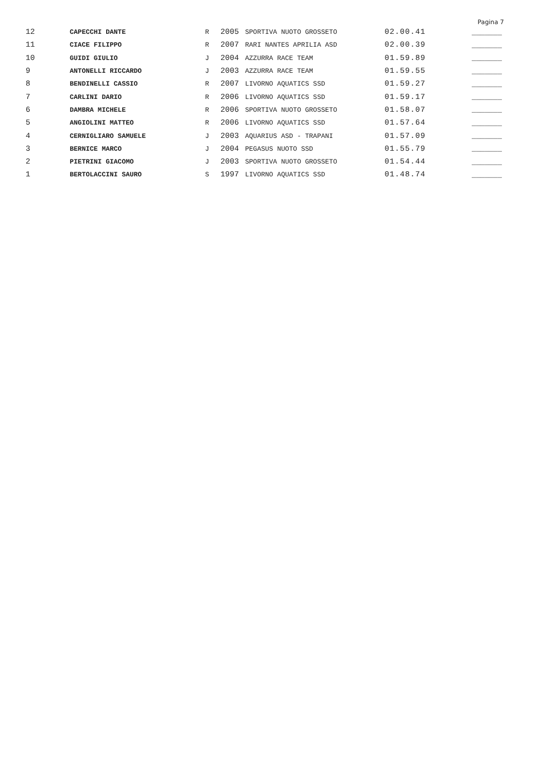Pagina 7
| 12 | CAPECCHI DANTE | R | 2005 | SPORTIVA NUOTO GROSSETO | 02.00.41 | _______ |
| 11 | CIACE FILIPPO | R | 2007 | RARI NANTES APRILIA ASD | 02.00.39 | _______ |
| 10 | GUIDI GIULIO | J | 2004 | AZZURRA RACE TEAM | 01.59.89 | _______ |
| 9 | ANTONELLI RICCARDO | J | 2003 | AZZURRA RACE TEAM | 01.59.55 | _______ |
| 8 | BENDINELLI CASSIO | R | 2007 | LIVORNO AQUATICS SSD | 01.59.27 | _______ |
| 7 | CARLINI DARIO | R | 2006 | LIVORNO AQUATICS SSD | 01.59.17 | _______ |
| 6 | DAMBRA MICHELE | R | 2006 | SPORTIVA NUOTO GROSSETO | 01.58.07 | _______ |
| 5 | ANGIOLINI MATTEO | R | 2006 | LIVORNO AQUATICS SSD | 01.57.64 | _______ |
| 4 | CERNIGLIARO SAMUELE | J | 2003 | AQUARIUS ASD - TRAPANI | 01.57.09 | _______ |
| 3 | BERNICE MARCO | J | 2004 | PEGASUS NUOTO SSD | 01.55.79 | _______ |
| 2 | PIETRINI GIACOMO | J | 2003 | SPORTIVA NUOTO GROSSETO | 01.54.44 | _______ |
| 1 | BERTOLACCINI SAURO | S | 1997 | LIVORNO AQUATICS SSD | 01.48.74 | _______ |